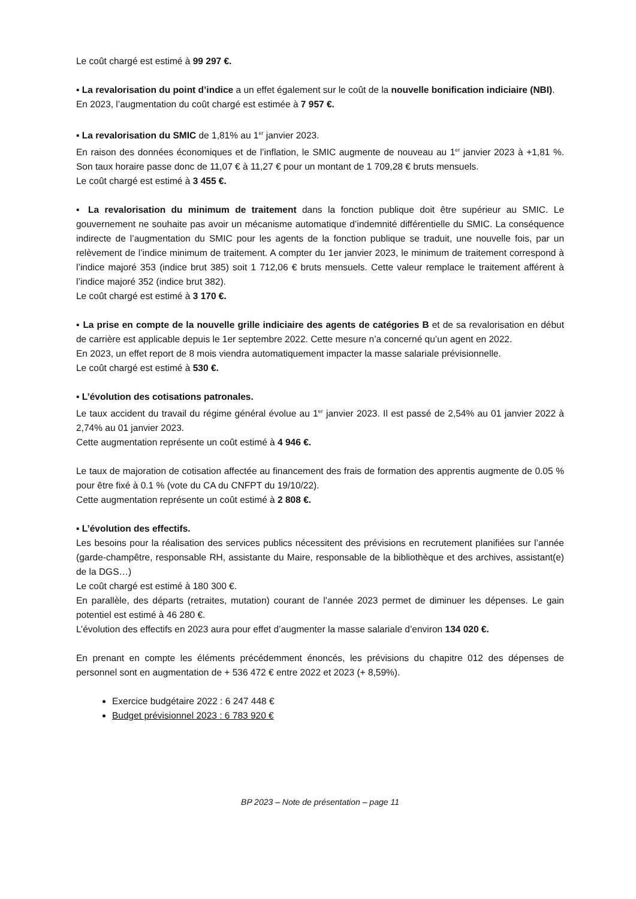Le coût chargé est estimé à 99 297 €.
▪ La revalorisation du point d’indice a un effet également sur le coût de la nouvelle bonification indiciaire (NBI).
En 2023, l’augmentation du coût chargé est estimée à 7 957 €.
▪ La revalorisation du SMIC de 1,81% au 1<sup>er</sup> janvier 2023.
En raison des données économiques et de l’inflation, le SMIC augmente de nouveau au 1<sup>er</sup> janvier 2023 à +1,81 %. Son taux horaire passe donc de 11,07 € à 11,27 € pour un montant de 1 709,28 € bruts mensuels.
Le coût chargé est estimé à 3 455 €.
▪ La revalorisation du minimum de traitement dans la fonction publique doit être supérieur au SMIC. Le gouvernement ne souhaite pas avoir un mécanisme automatique d’indemnité différentielle du SMIC. La conséquence indirecte de l’augmentation du SMIC pour les agents de la fonction publique se traduit, une nouvelle fois, par un relèvement de l’indice minimum de traitement. A compter du 1er janvier 2023, le minimum de traitement correspond à l’indice majoré 353 (indice brut 385) soit 1 712,06 € bruts mensuels. Cette valeur remplace le traitement afférent à l’indice majoré 352 (indice brut 382).
Le coût chargé est estimé à 3 170 €.
▪ La prise en compte de la nouvelle grille indiciaire des agents de catégories B et de sa revalorisation en début de carrière est applicable depuis le 1er septembre 2022. Cette mesure n’a concerné qu’un agent en 2022.
En 2023, un effet report de 8 mois viendra automatiquement impacter la masse salariale prévisionnelle.
Le coût chargé est estimé à 530 €.
▪ L’évolution des cotisations patronales.
Le taux accident du travail du régime général évolue au 1<sup>er</sup> janvier 2023. Il est passé de 2,54% au 01 janvier 2022 à 2,74% au 01 janvier 2023.
Cette augmentation représente un coût estimé à 4 946 €.
Le taux de majoration de cotisation affectée au financement des frais de formation des apprentis augmente de 0.05 % pour être fixé à 0.1 % (vote du CA du CNFPT du 19/10/22).
Cette augmentation représente un coût estimé à 2 808 €.
▪ L’évolution des effectifs.
Les besoins pour la réalisation des services publics nécessitent des prévisions en recrutement planifiées sur l’année (garde-champêtre, responsable RH, assistante du Maire, responsable de la bibliothèque et des archives, assistant(e) de la DGS…)
Le coût chargé est estimé à 180 300 €.
En parallèle, des départs (retraites, mutation) courant de l’année 2023 permet de diminuer les dépenses. Le gain potentiel est estimé à 46 280 €.
L’évolution des effectifs en 2023 aura pour effet d’augmenter la masse salariale d’environ 134 020 €.
En prenant en compte les éléments précédemment énoncés, les prévisions du chapitre 012 des dépenses de personnel sont en augmentation de + 536 472 € entre 2022 et 2023 (+ 8,59%).
Exercice budgétaire 2022 : 6 247 448 €
Budget prévisionnel 2023 : 6 783 920 €
BP 2023 – Note de présentation – page 11